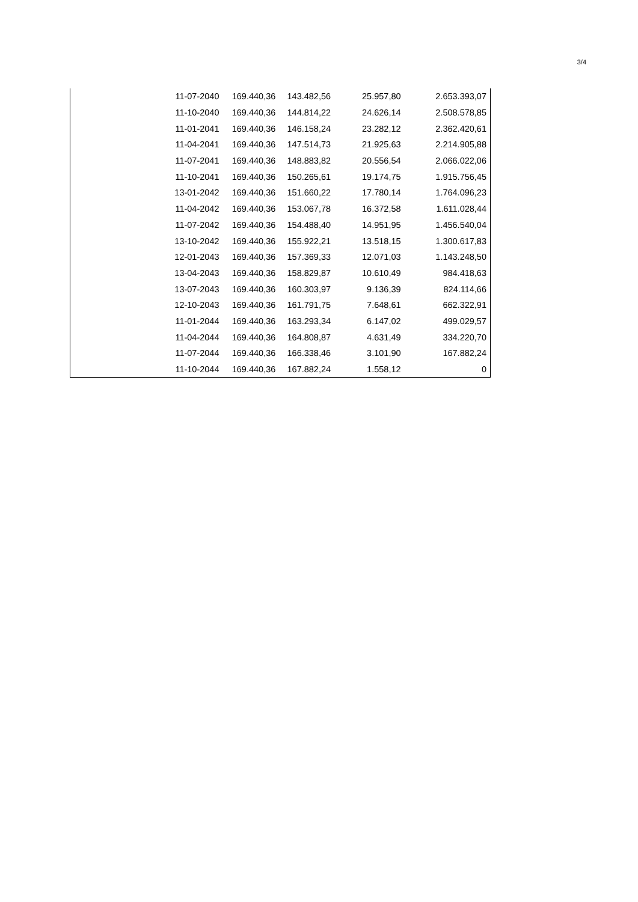3/4
| 11-07-2040 | 169.440,36 | 143.482,56 | 25.957,80 | 2.653.393,07 |
| 11-10-2040 | 169.440,36 | 144.814,22 | 24.626,14 | 2.508.578,85 |
| 11-01-2041 | 169.440,36 | 146.158,24 | 23.282,12 | 2.362.420,61 |
| 11-04-2041 | 169.440,36 | 147.514,73 | 21.925,63 | 2.214.905,88 |
| 11-07-2041 | 169.440,36 | 148.883,82 | 20.556,54 | 2.066.022,06 |
| 11-10-2041 | 169.440,36 | 150.265,61 | 19.174,75 | 1.915.756,45 |
| 13-01-2042 | 169.440,36 | 151.660,22 | 17.780,14 | 1.764.096,23 |
| 11-04-2042 | 169.440,36 | 153.067,78 | 16.372,58 | 1.611.028,44 |
| 11-07-2042 | 169.440,36 | 154.488,40 | 14.951,95 | 1.456.540,04 |
| 13-10-2042 | 169.440,36 | 155.922,21 | 13.518,15 | 1.300.617,83 |
| 12-01-2043 | 169.440,36 | 157.369,33 | 12.071,03 | 1.143.248,50 |
| 13-04-2043 | 169.440,36 | 158.829,87 | 10.610,49 | 984.418,63 |
| 13-07-2043 | 169.440,36 | 160.303,97 | 9.136,39 | 824.114,66 |
| 12-10-2043 | 169.440,36 | 161.791,75 | 7.648,61 | 662.322,91 |
| 11-01-2044 | 169.440,36 | 163.293,34 | 6.147,02 | 499.029,57 |
| 11-04-2044 | 169.440,36 | 164.808,87 | 4.631,49 | 334.220,70 |
| 11-07-2044 | 169.440,36 | 166.338,46 | 3.101,90 | 167.882,24 |
| 11-10-2044 | 169.440,36 | 167.882,24 | 1.558,12 | 0 |